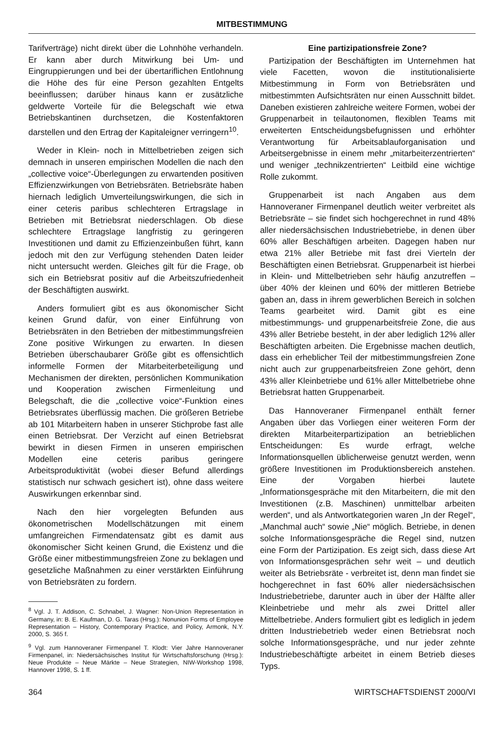MITBESTIMMUNG
Tarifverträge) nicht direkt über die Lohnhöhe verhandeln. Er kann aber durch Mitwirkung bei Um- und Eingruppierungen und bei der übertariflichen Entlohnung die Höhe des für eine Person gezahlten Entgelts beeinflussen; darüber hinaus kann er zusätzliche geldwerte Vorteile für die Belegschaft wie etwa Betriebskantinen durchsetzen, die Kostenfaktoren darstellen und den Ertrag der Kapitaleigner verringern<sup>10</sup>.
Weder in Klein- noch in Mittelbetrieben zeigen sich demnach in unseren empirischen Modellen die nach den „collective voice“-Überlegungen zu erwartenden positiven Effizienzwirkungen von Betriebsräten. Betriebsräte haben hiernach lediglich Umverteilungswirkungen, die sich in einer ceteris paribus schlechteren Ertragslage in Betrieben mit Betriebsrat niederschlagen. Ob diese schlechtere Ertragslage langfristig zu geringeren Investitionen und damit zu Effizienzeinbußen führt, kann jedoch mit den zur Verfügung stehenden Daten leider nicht untersucht werden. Gleiches gilt für die Frage, ob sich ein Betriebsrat positiv auf die Arbeitszufriedenheit der Beschäftigten auswirkt.
Anders formuliert gibt es aus ökonomischer Sicht keinen Grund dafür, von einer Einführung von Betriebsräten in den Betrieben der mitbestimmungsfreien Zone positive Wirkungen zu erwarten. In diesen Betrieben überschaubarer Größe gibt es offensichtlich informelle Formen der Mitarbeiterbeteiligung und Mechanismen der direkten, persönlichen Kommunikation und Kooperation zwischen Firmenleitung und Belegschaft, die die „collective voice“-Funktion eines Betriebsrates überflüssig machen. Die größeren Betriebe ab 101 Mitarbeitern haben in unserer Stichprobe fast alle einen Betriebsrat. Der Verzicht auf einen Betriebsrat bewirkt in diesen Firmen in unseren empirischen Modellen eine ceteris paribus geringere Arbeitsproduktivität (wobei dieser Befund allerdings statistisch nur schwach gesichert ist), ohne dass weitere Auswirkungen erkennbar sind.
Nach den hier vorgelegten Befunden aus ökonometrischen Modellschätzungen mit einem umfangreichen Firmendatensatz gibt es damit aus ökonomischer Sicht keinen Grund, die Existenz und die Größe einer mitbestimmungsfreien Zone zu beklagen und gesetzliche Maßnahmen zu einer verstärkten Einführung von Betriebsräten zu fordern.
<sup>8</sup> Vgl. J. T. Addison, C. Schnabel, J. Wagner: Non-Union Representation in Germany, in: B. E. Kaufman, D. G. Taras (Hrsg.): Nonunion Forms of Employee Representation – History, Contemporary Practice, and Policy, Armonk, N.Y. 2000, S. 365 f.
<sup>9</sup> Vgl. zum Hannoveraner Firmenpanel T. Klodt: Vier Jahre Hannoveraner Firmenpanel, in: Niedersächsisches Institut für Wirtschaftsforschung (Hrsg.): Neue Produkte – Neue Märkte – Neue Strategien, NIW-Workshop 1998, Hannover 1998, S. 1 ff.
Eine partizipationsfreie Zone?
Partizipation der Beschäftigten im Unternehmen hat viele Facetten, wovon die institutionalisierte Mitbestimmung in Form von Betriebsräten und mitbestimmten Aufsichtsräten nur einen Ausschnitt bildet. Daneben existieren zahlreiche weitere Formen, wobei der Gruppenarbeit in teilautonomen, flexiblen Teams mit erweiterten Entscheidungsbefugnissen und erhöhter Verantwortung für Arbeitsablauforganisation und Arbeitsergebnisse in einem mehr „mitarbeiterzentrierten“ und weniger „technikzentrierten“ Leitbild eine wichtige Rolle zukommt.
Gruppenarbeit ist nach Angaben aus dem Hannoveraner Firmenpanel deutlich weiter verbreitet als Betriebsräte – sie findet sich hochgerechnet in rund 48% aller niedersächsischen Industriebetriebe, in denen über 60% aller Beschäftigen arbeiten. Dagegen haben nur etwa 21% aller Betriebe mit fast drei Vierteln der Beschäftigten einen Betriebsrat. Gruppenarbeit ist hierbei in Klein- und Mittelbetrieben sehr häufig anzutreffen – über 40% der kleinen und 60% der mittleren Betriebe gaben an, dass in ihrem gewerblichen Bereich in solchen Teams gearbeitet wird. Damit gibt es eine mitbestimmungs- und gruppenarbeitsfreie Zone, die aus 43% aller Betriebe besteht, in der aber lediglich 12% aller Beschäftigten arbeiten. Die Ergebnisse machen deutlich, dass ein erheblicher Teil der mitbestimmungsfreien Zone nicht auch zur gruppenarbeitsfreien Zone gehört, denn 43% aller Kleinbetriebe und 61% aller Mittelbetriebe ohne Betriebsrat hatten Gruppenarbeit.
Das Hannoveraner Firmenpanel enthält ferner Angaben über das Vorliegen einer weiteren Form der direkten Mitarbeiterpartizipation an betrieblichen Entscheidungen: Es wurde erfragt, welche Informationsquellen üblicherweise genutzt werden, wenn größere Investitionen im Produktionsbereich anstehen. Eine der Vorgaben hierbei lautete „Informationsgespräche mit den Mitarbeitern, die mit den Investitionen (z.B. Maschinen) unmittelbar arbeiten werden“, und als Antwortkategorien waren „In der Regel“, „Manchmal auch“ sowie „Nie“ möglich. Betriebe, in denen solche Informationsgespräche die Regel sind, nutzen eine Form der Partizipation. Es zeigt sich, dass diese Art von Informationsgesprächen sehr weit – und deutlich weiter als Betriebsräte - verbreitet ist, denn man findet sie hochgerechnet in fast 60% aller niedersächsischen Industriebetriebe, darunter auch in über der Hälfte aller Kleinbetriebe und mehr als zwei Drittel aller Mittelbetriebe. Anders formuliert gibt es lediglich in jedem dritten Industriebetrieb weder einen Betriebsrat noch solche Informationsgespräche, und nur jeder zehnte Industriebeschäftigte arbeitet in einem Betrieb dieses Typs.
364 WIRTSCHAFTSDIENST 2000/VI